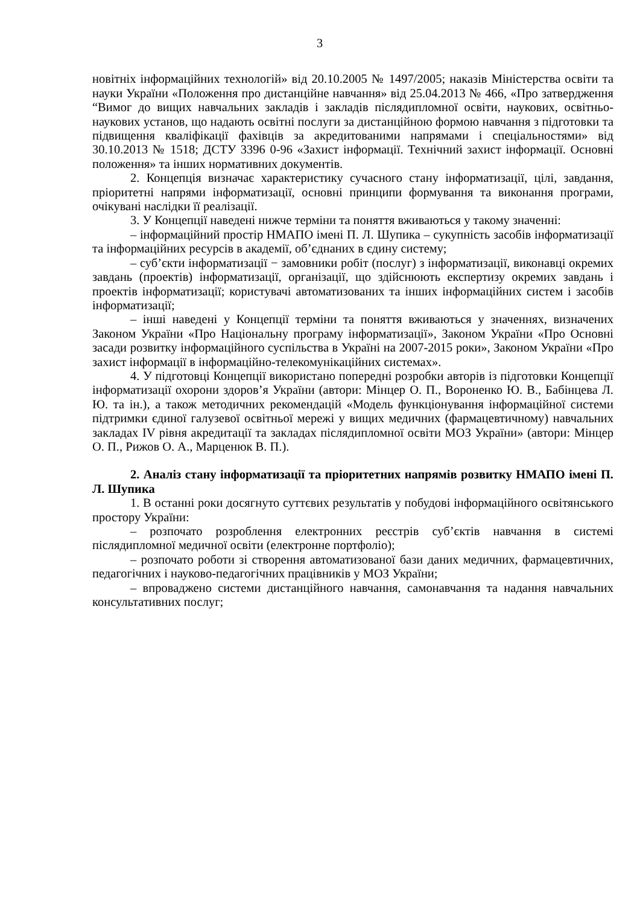3
новітніх інформаційних технологій» від 20.10.2005 № 1497/2005; наказів Міністерства освіти та науки України «Положення про дистанційне навчання» від 25.04.2013 № 466, «Про затвердження “Вимог до вищих навчальних закладів і закладів післядипломної освіти, наукових, освітньо-наукових установ, що надають освітні послуги за дистанційною формою навчання з підготовки та підвищення кваліфікації фахівців за акредитованими напрямами і спеціальностями» від 30.10.2013 № 1518; ДСТУ 3396 0-96 «Захист інформації. Технічний захист інформації. Основні положення» та інших нормативних документів.
2. Концепція визначає характеристику сучасного стану інформатизації, цілі, завдання, пріоритетні напрями інформатизації, основні принципи формування та виконання програми, очікувані наслідки її реалізації.
3. У Концепції наведені нижче терміни та поняття вживаються у такому значенні:
– інформаційний простір НМАПО імені П. Л. Шупика – сукупність засобів інформатизації та інформаційних ресурсів в академії, об’єднаних в єдину систему;
– суб’єкти інформатизації − замовники робіт (послуг) з інформатизації, виконавці окремих завдань (проектів) інформатизації, організації, що здійснюють експертизу окремих завдань і проектів інформатизації; користувачі автоматизованих та інших інформаційних систем і засобів інформатизації;
– інші наведені у Концепції терміни та поняття вживаються у значеннях, визначених Законом України «Про Національну програму інформатизації», Законом України «Про Основні засади розвитку інформаційного суспільства в Україні на 2007-2015 роки», Законом України «Про захист інформації в інформаційно-телекомунікаційних системах».
4. У підготовці Концепції використано попередні розробки авторів із підготовки Концепції інформатизації охорони здоров’я України (автори: Мінцер О. П., Вороненко Ю. В., Бабінцева Л. Ю. та ін.), а також методичних рекомендацій «Модель функціонування інформаційної системи підтримки єдиної галузевої освітньої мережі у вищих медичних (фармацевтичному) навчальних закладах IV рівня акредитації та закладах післядипломної освіти МОЗ України» (автори: Мінцер О. П., Рижов О. А., Марценюк В. П.).
2. Аналіз стану інформатизації та пріоритетних напрямів розвитку НМАПО імені П. Л. Шупика
1. В останні роки досягнуто суттєвих результатів у побудові інформаційного освітянського простору України:
– розпочато розроблення електронних реєстрів суб’єктів навчання в системі післядипломної медичної освіти (електронне портфоліо);
– розпочато роботи зі створення автоматизованої бази даних медичних, фармацевтичних, педагогічних і науково-педагогічних працівників у МОЗ України;
– впроваджено системи дистанційного навчання, самонавчання та надання навчальних консультативних послуг;